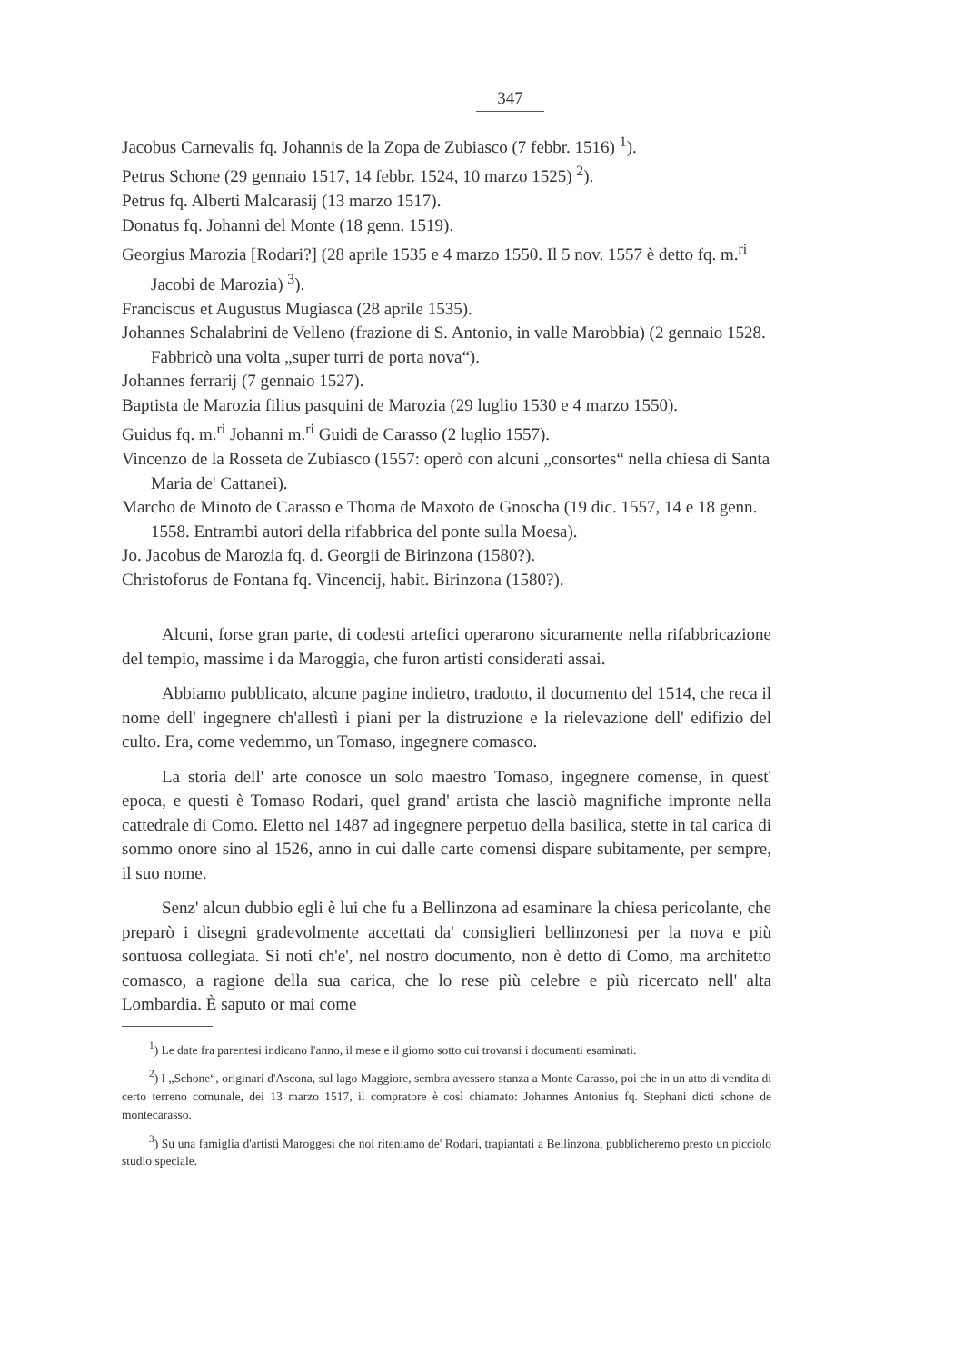347
Jacobus Carnevalis fq. Johannis de la Zopa de Zubiasco (7 febbr. 1516) <sup>1</sup>).
Petrus Schone (29 gennaio 1517, 14 febbr. 1524, 10 marzo 1525) <sup>2</sup>).
Petrus fq. Alberti Malcarasij (13 marzo 1517).
Donatus fq. Johanni del Monte (18 genn. 1519).
Georgius Marozia [Rodari?] (28 aprile 1535 e 4 marzo 1550. Il 5 nov. 1557 è detto fq. m.<sup>ri</sup> Jacobi de Marozia) <sup>3</sup>).
Franciscus et Augustus Mugiasca (28 aprile 1535).
Johannes Schalabrini de Velleno (frazione di S. Antonio, in valle Marobbia) (2 gennaio 1528. Fabbricò una volta „super turri de porta nova“).
Johannes ferrarij (7 gennaio 1527).
Baptista de Marozia filius pasquini de Marozia (29 luglio 1530 e 4 marzo 1550).
Guidus fq. m.<sup>ri</sup> Johanni m.<sup>ri</sup> Guidi de Carasso (2 luglio 1557).
Vincenzo de la Rosseta de Zubiasco (1557: operò con alcuni „consortes“ nella chiesa di Santa Maria de' Cattanei).
Marcho de Minoto de Carasso e Thoma de Maxoto de Gnoscha (19 dic. 1557, 14 e 18 genn. 1558. Entrambi autori della rifabbrica del ponte sulla Moesa).
Jo. Jacobus de Marozia fq. d. Georgii de Birinzona (1580?).
Christoforus de Fontana fq. Vincencij, habit. Birinzona (1580?).
Alcuni, forse gran parte, di codesti artefici operarono sicuramente nella rifabbricazione del tempio, massime i da Maroggia, che furon artisti considerati assai.
Abbiamo pubblicato, alcune pagine indietro, tradotto, il documento del 1514, che reca il nome dell' ingegnere ch'allestì i piani per la distruzione e la rielevazione dell' edifizio del culto. Era, come vedemmo, un Tomaso, ingegnere comasco.
La storia dell' arte conosce un solo maestro Tomaso, ingegnere comense, in quest' epoca, e questi è Tomaso Rodari, quel grand' artista che lasciò magnifiche impronte nella cattedrale di Como. Eletto nel 1487 ad ingegnere perpetuo della basilica, stette in tal carica di sommo onore sino al 1526, anno in cui dalle carte comensi dispare subitamente, per sempre, il suo nome.
Senz' alcun dubbio egli è lui che fu a Bellinzona ad esaminare la chiesa pericolante, che preparò i disegni gradevolmente accettati da' consiglieri bellinzonesi per la nova e più sontuosa collegiata. Si noti ch'e', nel nostro documento, non è detto di Como, ma architetto comasco, a ragione della sua carica, che lo rese più celebre e più ricercato nell' alta Lombardia. È saputo or mai come
<sup>1</sup>) Le date fra parentesi indicano l'anno, il mese e il giorno sotto cui trovansi i documenti esaminati.
<sup>2</sup>) I „Schone“, originari d'Ascona, sul lago Maggiore, sembra avessero stanza a Monte Carasso, poi che in un atto di vendita di certo terreno comunale, dei 13 marzo 1517, il compratore è così chiamato: Johannes Antonius fq. Stephani dicti schone de montecarasso.
<sup>3</sup>) Su una famiglia d'artisti Maroggesi che noi riteniamo de' Rodari, trapiantati a Bellinzona, pubblicheremo presto un picciolo studio speciale.